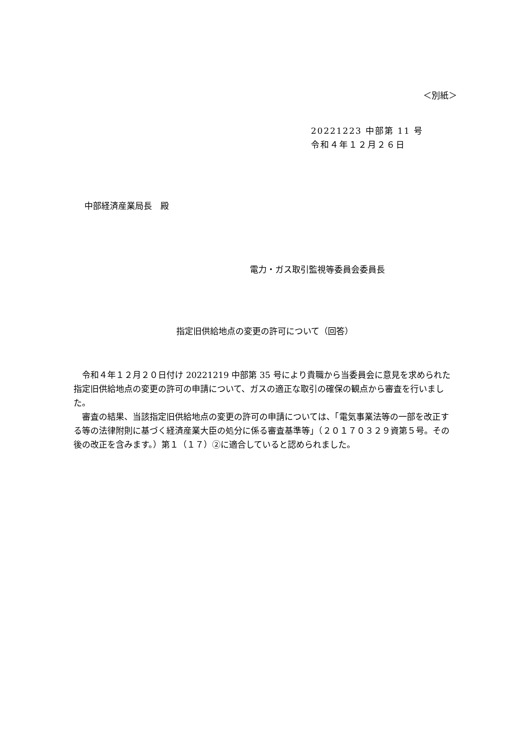＜別紙＞
20221223 中部第 11 号
令和４年１２月２６日
中部経済産業局長　殿
電力・ガス取引監視等委員会委員長
指定旧供給地点の変更の許可について（回答）
　令和４年１２月２０日付け 20221219 中部第 35 号により貴職から当委員会に意見を求められた指定旧供給地点の変更の許可の申請について、ガスの適正な取引の確保の観点から審査を行いました。
　審査の結果、当該指定旧供給地点の変更の許可の申請については、「電気事業法等の一部を改正する等の法律附則に基づく経済産業大臣の処分に係る審査基準等」（２０１７０３２９資第５号。その後の改正を含みます。）第１（１７）②に適合していると認められました。